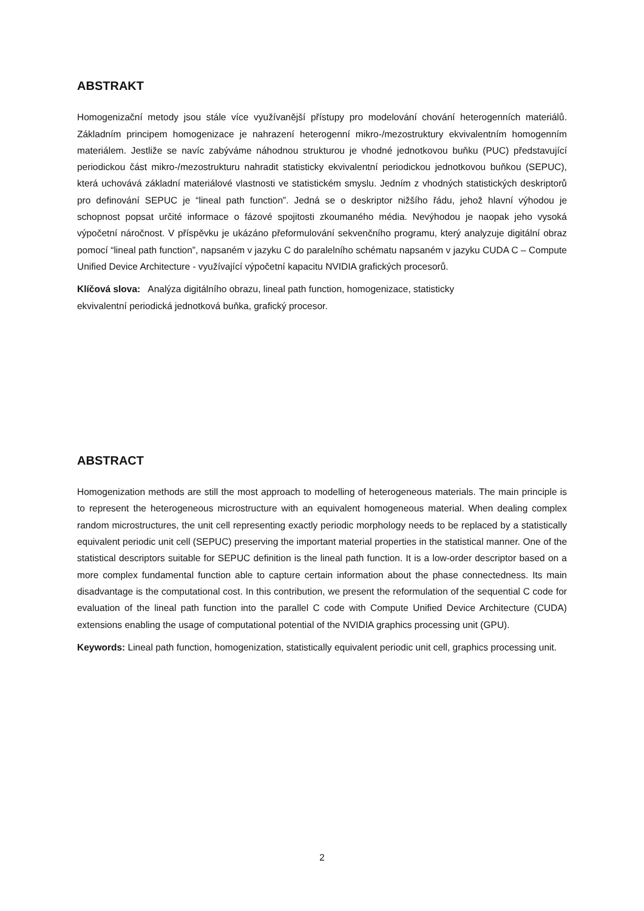ABSTRAKT
Homogenizační metody jsou stále více využívanější přístupy pro modelování chování heterogenních materiálů. Základním principem homogenizace je nahrazení heterogenní mikro-/mezostruktury ekvivalentním homogenním materiálem. Jestliže se navíc zabýváme náhodnou strukturou je vhodné jednotkovou buňku (PUC) představující periodickou část mikro-/mezostrukturu nahradit statisticky ekvivalentní periodickou jednotkovou buňkou (SEPUC), která uchovává základní materiálové vlastnosti ve statistickém smyslu. Jedním z vhodných statistických deskriptorů pro definování SEPUC je “lineal path function”. Jedná se o deskriptor nižšího řádu, jehož hlavní výhodou je schopnost popsat určité informace o fázové spojitosti zkoumaného média. Nevýhodou je naopak jeho vysoká výpočetní náročnost. V příspěvku je ukázáno přeformulování sekvenčního programu, který analyzuje digitální obraz pomocí “lineal path function”, napsaném v jazyku C do paralelního schématu napsaném v jazyku CUDA C – Compute Unified Device Architecture - využívající výpočetní kapacitu NVIDIA grafických procesorů.
Klíčová slova: Analýza digitálního obrazu, lineal path function, homogenizace, statisticky
ekvivalentní periodická jednotková buňka, grafický procesor.
ABSTRACT
Homogenization methods are still the most approach to modelling of heterogeneous materials. The main principle is to represent the heterogeneous microstructure with an equivalent homogeneous material. When dealing complex random microstructures, the unit cell representing exactly periodic morphology needs to be replaced by a statistically equivalent periodic unit cell (SEPUC) preserving the important material properties in the statistical manner. One of the statistical descriptors suitable for SEPUC definition is the lineal path function. It is a low-order descriptor based on a more complex fundamental function able to capture certain information about the phase connectedness. Its main disadvantage is the computational cost. In this contribution, we present the reformulation of the sequential C code for evaluation of the lineal path function into the parallel C code with Compute Unified Device Architecture (CUDA) extensions enabling the usage of computational potential of the NVIDIA graphics processing unit (GPU).
Keywords: Lineal path function, homogenization, statistically equivalent periodic unit cell, graphics processing unit.
2